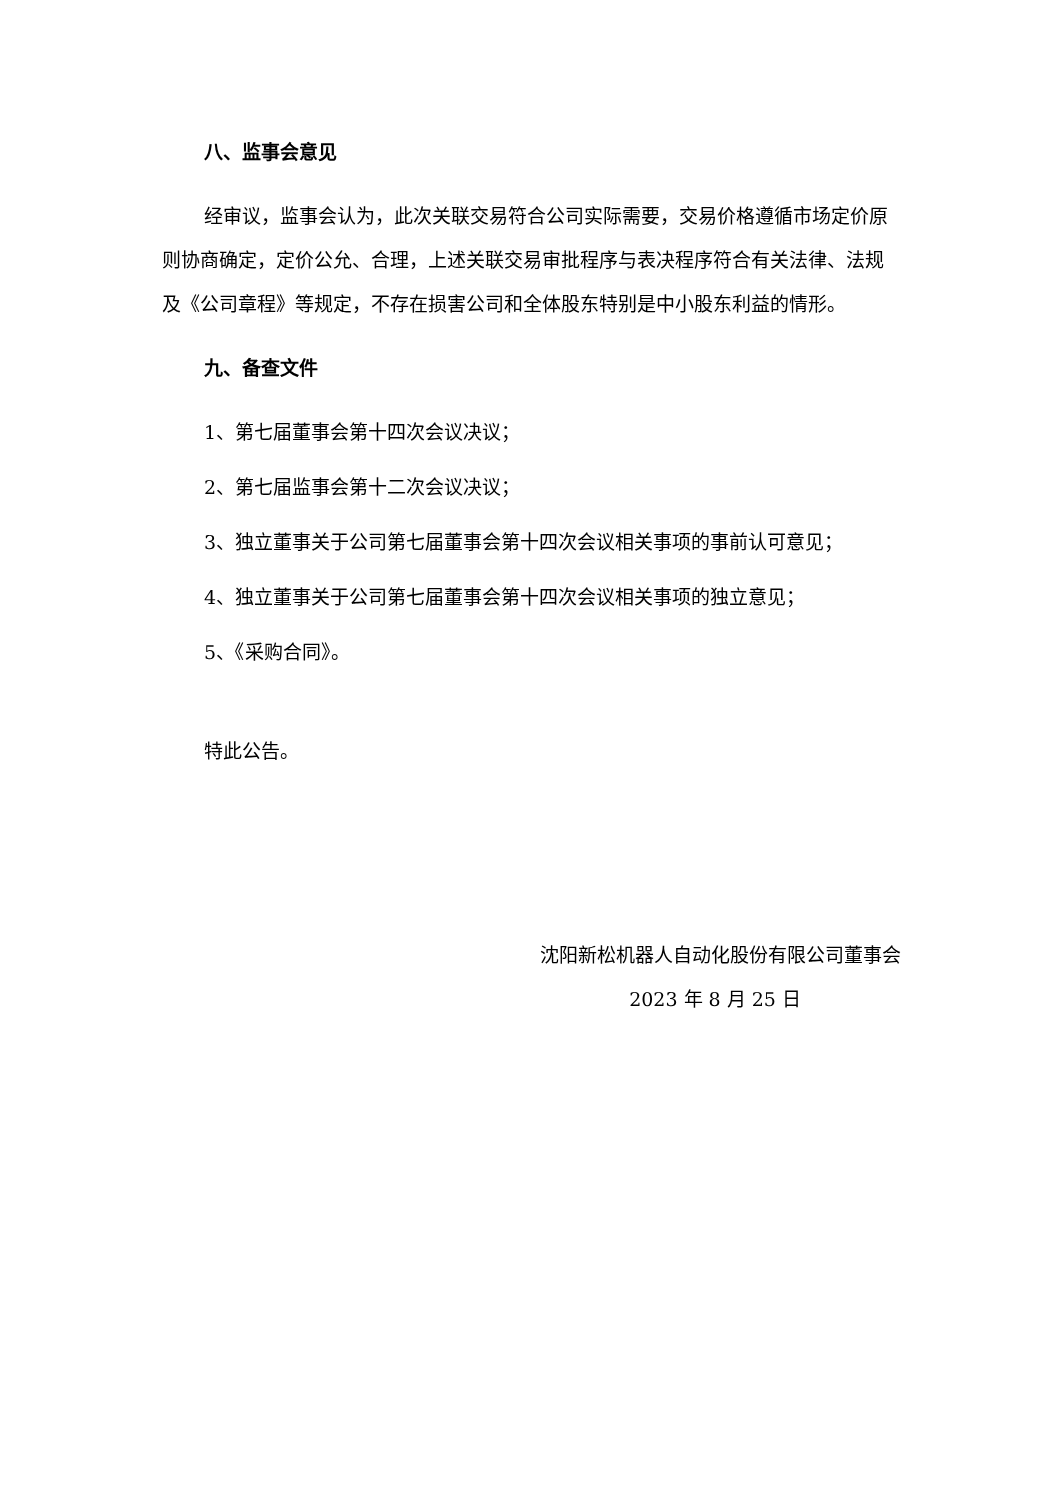八、监事会意见
经审议，监事会认为，此次关联交易符合公司实际需要，交易价格遵循市场定价原则协商确定，定价公允、合理，上述关联交易审批程序与表决程序符合有关法律、法规及《公司章程》等规定，不存在损害公司和全体股东特别是中小股东利益的情形。
九、备查文件
1、第七届董事会第十四次会议决议；
2、第七届监事会第十二次会议决议；
3、独立董事关于公司第七届董事会第十四次会议相关事项的事前认可意见；
4、独立董事关于公司第七届董事会第十四次会议相关事项的独立意见；
5、《采购合同》。
特此公告。
沈阳新松机器人自动化股份有限公司董事会
2023 年 8 月 25 日